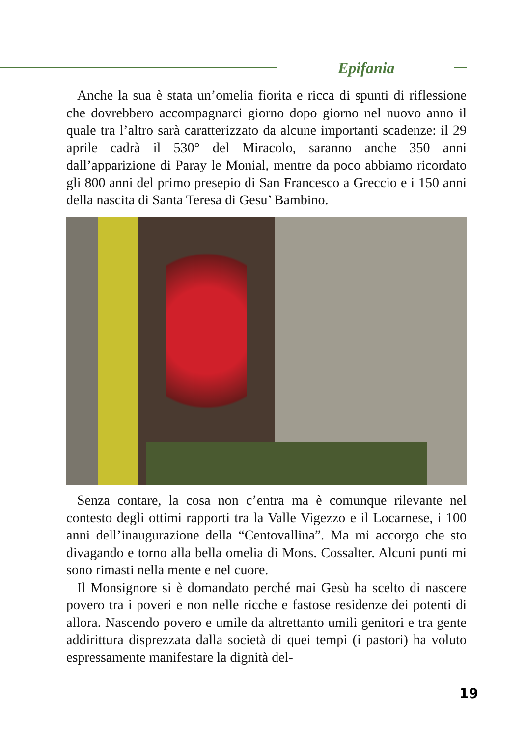Epifania
Anche la sua è stata un’omelia fiorita e ricca di spunti di riflessione che dovrebbero accompagnarci giorno dopo giorno nel nuovo anno il quale tra l’altro sarà caratterizzato da alcune importanti scadenze: il 29 aprile cadrà il 530° del Miracolo, saranno anche 350 anni dall’apparizione di Paray le Monial, mentre da poco abbiamo ricordato gli 800 anni del primo presepio di San Francesco a Greccio e i 150 anni della nascita di Santa Teresa di Gesu’ Bambino.
Senza contare, la cosa non c’entra ma è comunque rilevante nel contesto degli ottimi rapporti tra la Valle Vigezzo e il Locarnese, i 100 anni dell’inaugurazione della “Centovallina”. Ma mi accorgo che sto divagando e torno alla bella omelia di Mons. Cossalter. Alcuni punti mi sono rimasti nella mente e nel cuore.
Il Monsignore si è domandato perché mai Gesù ha scelto di nascere povero tra i poveri e non nelle ricche e fastose residenze dei potenti di allora. Nascendo povero e umile da altrettanto umili genitori e tra gente addirittura disprezzata dalla società di quei tempi (i pastori) ha voluto espressamente manifestare la dignità del-
19